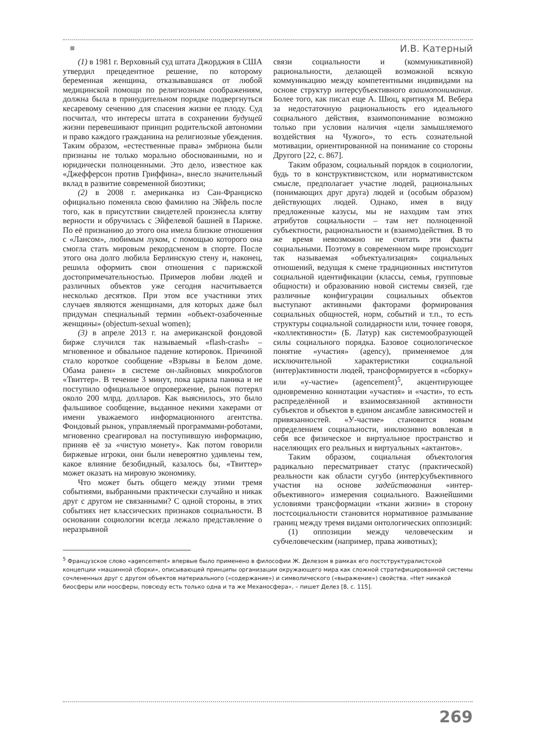И.В. Катерный
(1) в 1981 г. Верховный суд штата Джорджия в США утвердил прецедентное решение, по которому беременная женщина, отказывавшаяся от любой медицинской помощи по религиозным соображениям, должна была в принудительном порядке подвергнуться кесаревому сечению для спасения жизни ее плоду. Суд посчитал, что интересы штата в сохранении будущей жизни перевешивают принцип родительской автономии и право каждого гражданина на религиозные убеждения. Таким образом, «естественные права» эмбриона были признаны не только морально обоснованными, но и юридически полноценными. Это дело, известное как «Джефферсон против Гриффина», внесло значительный вклад в развитие современной биоэтики;
(2) в 2008 г. американка из Сан-Франциско официально поменяла свою фамилию на Эйфель после того, как в присутствии свидетелей произнесла клятву верности и обручилась с Эйфелевой башней в Париже. По её признанию до этого она имела близкие отношения с «Лансом», любимым луком, с помощью которого она смогла стать мировым рекордсменом в спорте. После этого она долго любила Берлинскую стену и, наконец, решила оформить свои отношения с парижской достопримечательностью. Примеров любви людей и различных объектов уже сегодня насчитывается несколько десятков. При этом все участники этих случаев являются женщинами, для которых даже был придуман специальный термин «объект-озабоченные женщины» (objectum-sexual women);
(3) в апреле 2013 г. на американской фондовой бирже случился так называемый «flash-crash» – мгновенное и обвальное падение котировок. Причиной стало короткое сообщение «Взрывы в Белом доме. Обама ранен» в системе он-лайновых микроблогов «Твиттер». В течение 3 минут, пока царила паника и не поступило официальное опровержение, рынок потерял около 200 млрд. долларов. Как выяснилось, это было фальшивое сообщение, выданное некими хакерами от имени уважаемого информационного агентства. Фондовый рынок, управляемый программами-роботами, мгновенно среагировал на поступившую информацию, приняв её за «чистую монету». Как потом говорили биржевые игроки, они были невероятно удивлены тем, какое влияние безобидный, казалось бы, «Твиттер» может оказать на мировую экономику.
Что может быть общего между этими тремя событиями, выбранными практически случайно и никак друг с другом не связанными? С одной стороны, в этих событиях нет классических признаков социальности. В основании социологии всегда лежало представление о неразрывной
связи социальности и (коммуникативной) рациональности, делающей возможной всякую коммуникацию между компетентными индивидами на основе структур интерсубъективного взаимопонимания. Более того, как писал еще А. Шюц, критикуя М. Вебера за недостаточную рациональность его идеального социального действия, взаимопонимание возможно только при условии наличия «цели замышляемого воздействия на Чужого», то есть сознательной мотивации, ориентированной на понимание со стороны Другого [22, с. 867].
Таким образом, социальный порядок в социологии, будь то в конструктивистском, или нормативистском смысле, предполагает участие людей, рациональных (понимающих друг друга) людей и (особым образом) действующих людей. Однако, имея в виду предложенные казусы, мы не находим там этих атрибутов социальности – там нет полноценной субъектности, рациональности и (взаимо)действия. В то же время невозможно не считать эти факты социальными. Поэтому в современном мире происходит так называемая «объектуализация» социальных отношений, ведущая к смене традиционных институтов социальной идентификации (классы, семья, групповые общности) и образованию новой системы связей, где различные конфигурации социальных объектов выступают активными факторами формирования социальных общностей, норм, событий и т.п., то есть структуры социальной солидарности или, точнее говоря, «коллективности» (Б. Латур) как системообразующей силы социального порядка. Базовое социологическое понятие «участия» (agency), применяемое для исключительной характеристики социальной (интер)активности людей, трансформируется в «сборку» или «у-частие» (agencement)<sup>5</sup>, акцентирующее одновременно коннотации «участия» и «части», то есть распределённой и взаимосвязанной активности субъектов и объектов в едином ансамбле зависимостей и привязанностей. «У-частие» становится новым определением социальности, инклюзивно вовлекая в себя все физическое и виртуальное пространство и населяющих его реальных и виртуальных «актантов».
Таким образом, социальная объектология радикально пересматривает статус (практической) реальности как области сугубо (интер)субъективного участия на основе задействования «интер-объективного» измерения социального. Важнейшими условиями трансформации «ткани жизни» в сторону постсоциальности становится нормативное размывание границ между тремя видами онтологических оппозиций:
(1) оппозиции между человеческим и субчеловеческим (например, права животных);
<sup>5</sup> Французское слово «agencement» впервые было применено в философии Ж. Делезом в рамках его постструктуралистской концепции «машинной сборки», описывающей принципы организации окружающего мира как сложной стратифицированной системы сочлененных друг с другом объектов материального («содержание») и символического («выражение») свойства. «Нет никакой биосферы или ноосферы, повсюду есть только одна и та же Механосфера», – пишет Делез [8, с. 115].
269